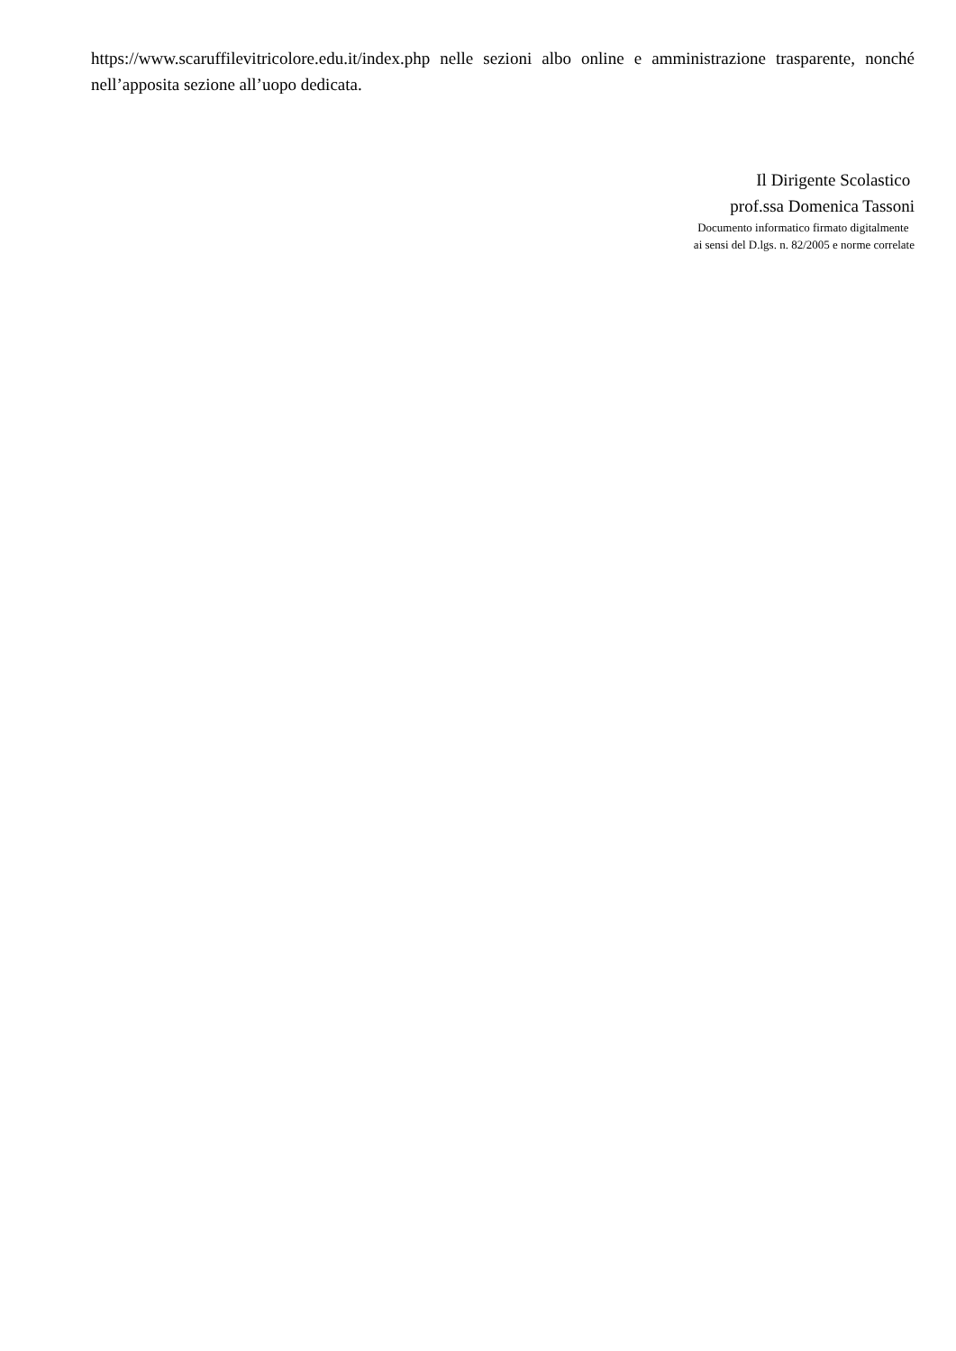https://www.scaruffilevitricolore.edu.it/index.php nelle sezioni albo online e amministrazione trasparente, nonché nell’apposita sezione all’uopo dedicata.
Il Dirigente Scolastico
prof.ssa Domenica Tassoni
Documento informatico firmato digitalmente
ai sensi del D.lgs. n. 82/2005 e norme correlate